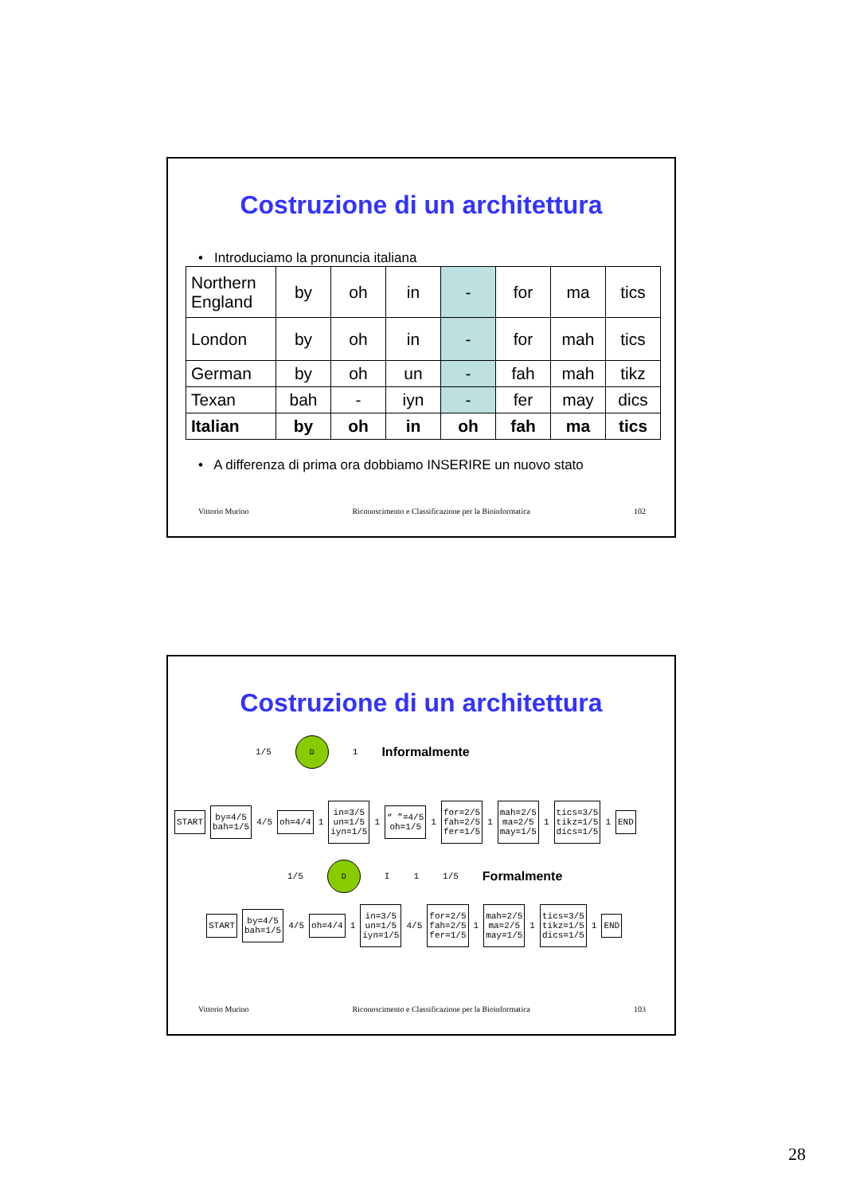Costruzione di un architettura
• Introduciamo la pronuncia italiana
| Northern England | by | oh | in | - | for | ma | tics |
| London | by | oh | in | - | for | mah | tics |
| German | by | oh | un | - | fah | mah | tikz |
| Texan | bah | - | iyn | - | fer | may | dics |
| Italian | by | oh | in | oh | fah | ma | tics |
• A differenza di prima ora dobbiamo INSERIRE un nuovo stato
Vittorio Murino Riconoscimento e Classificazione per la Bioinformatica 102
Costruzione di un architettura
1/5 D 1 Informalmente
START by=4/5
bah=1/5 4/5 oh=4/4 1 in=3/5
un=1/5
iyn=1/5 1 “ ”=4/5
oh=1/5 1 for=2/5
fah=2/5
fer=1/5 1 mah=2/5
ma=2/5
may=1/5 1 tics=3/5
tikz=1/5
dics=1/5 1 END
1/5 D I 1 1/5 Formalmente
START by=4/5
bah=1/5 4/5 oh=4/4 1 in=3/5
un=1/5
iyn=1/5 4/5 for=2/5
fah=2/5
fer=1/5 1 mah=2/5
ma=2/5
may=1/5 1 tics=3/5
tikz=1/5
dics=1/5 1 END
Vittorio Murino Riconoscimento e Classificazione per la Bioinformatica 103
28